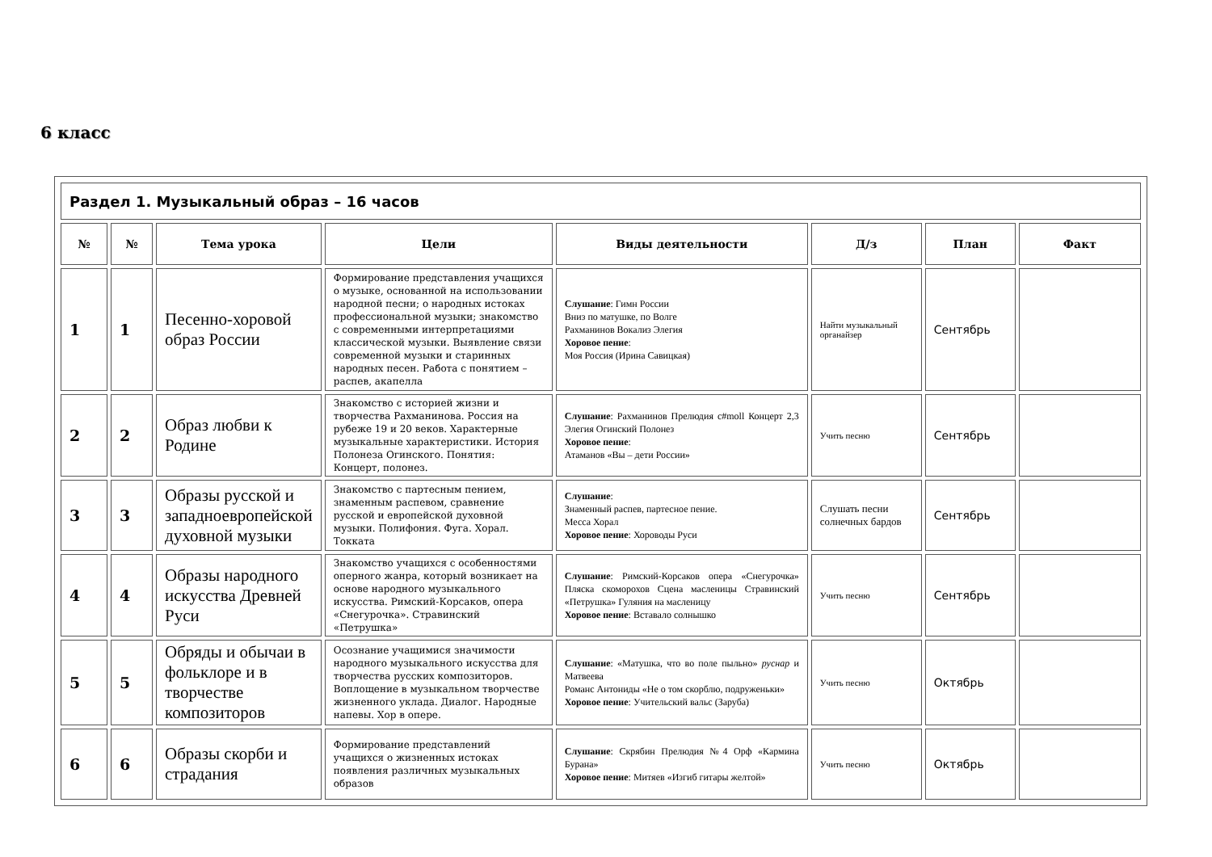6 класс
| Раздел 1. Музыкальный образ – 16 часов | | | | | | | |
| --- | --- | --- | --- | --- | --- | --- | --- |
| № | № | Тема урока | Цели | Виды деятельности | Д/з | План | Факт |
| 1 | 1 | Песенно-хоровой образ России | Формирование представления учащихся о музыке, основанной на использовании народной песни; о народных истоках профессиональной музыки; знакомство с современными интерпретациями классической музыки. Выявление связи современной музыки и старинных народных песен. Работа с понятием – распев, акапелла | Слушание : Гимн России Вниз по матушке, по Волге Рахманинов Вокализ Элегия Хоровое пение : Моя Россия (Ирина Савицкая) | Найти музыкальный органайзер | Сентябрь | |
| 2 | 2 | Образ любви к Родине | Знакомство с историей жизни и творчества Рахманинова. Россия на рубеже 19 и 20 веков. Характерные музыкальные характеристики. История Полонеза Огинского. Понятия: Концерт, полонез. | Слушание : Рахманинов Прелюдия c#moll Концерт 2,3 Элегия Огинский Полонез Хоровое пение : Атаманов «Вы – дети России» | Учить песню | Сентябрь | |
| 3 | 3 | Образы русской и западноевропейской духовной музыки | Знакомство с партесным пением, знаменным распевом, сравнение русской и европейской духовной музыки. Полифония. Фуга. Хорал. Токката | Слушание : Знаменный распев, партесное пение. Месса Хорал Хоровое пение : Хороводы Руси | Слушать песни солнечных бардов | Сентябрь | |
| 4 | 4 | Образы народного искусства Древней Руси | Знакомство учащихся с особенностями оперного жанра, который возникает на основе народного музыкального искусства. Римский-Корсаков, опера «Снегурочка». Стравинский «Петрушка» | Слушание : Римский-Корсаков опера «Снегурочка» Пляска скоморохов Сцена масленицы Стравинский «Петрушка» Гуляния на масленицу Хоровое пение : Вставало солнышко | Учить песню | Сентябрь | |
| 5 | 5 | Обряды и обычаи в фольклоре и в творчестве композиторов | Осознание учащимися значимости народного музыкального искусства для творчества русских композиторов. Воплощение в музыкальном творчестве жизненного уклада. Диалог. Народные напевы. Хор в опере. | Слушание : «Матушка, что во поле пыльно» руснар и Матвеева Романс Антониды «Не о том скорблю, подруженьки» Хоровое пение : Учительский вальс (Заруба) | Учить песню | Октябрь | |
| 6 | 6 | Образы скорби и страдания | Формирование представлений учащихся о жизненных истоках появления различных музыкальных образов | Слушание : Скрябин Прелюдия №4 Орф «Кармина Бурана» Хоровое пение : Митяев «Изгиб гитары желтой» | Учить песню | Октябрь | |